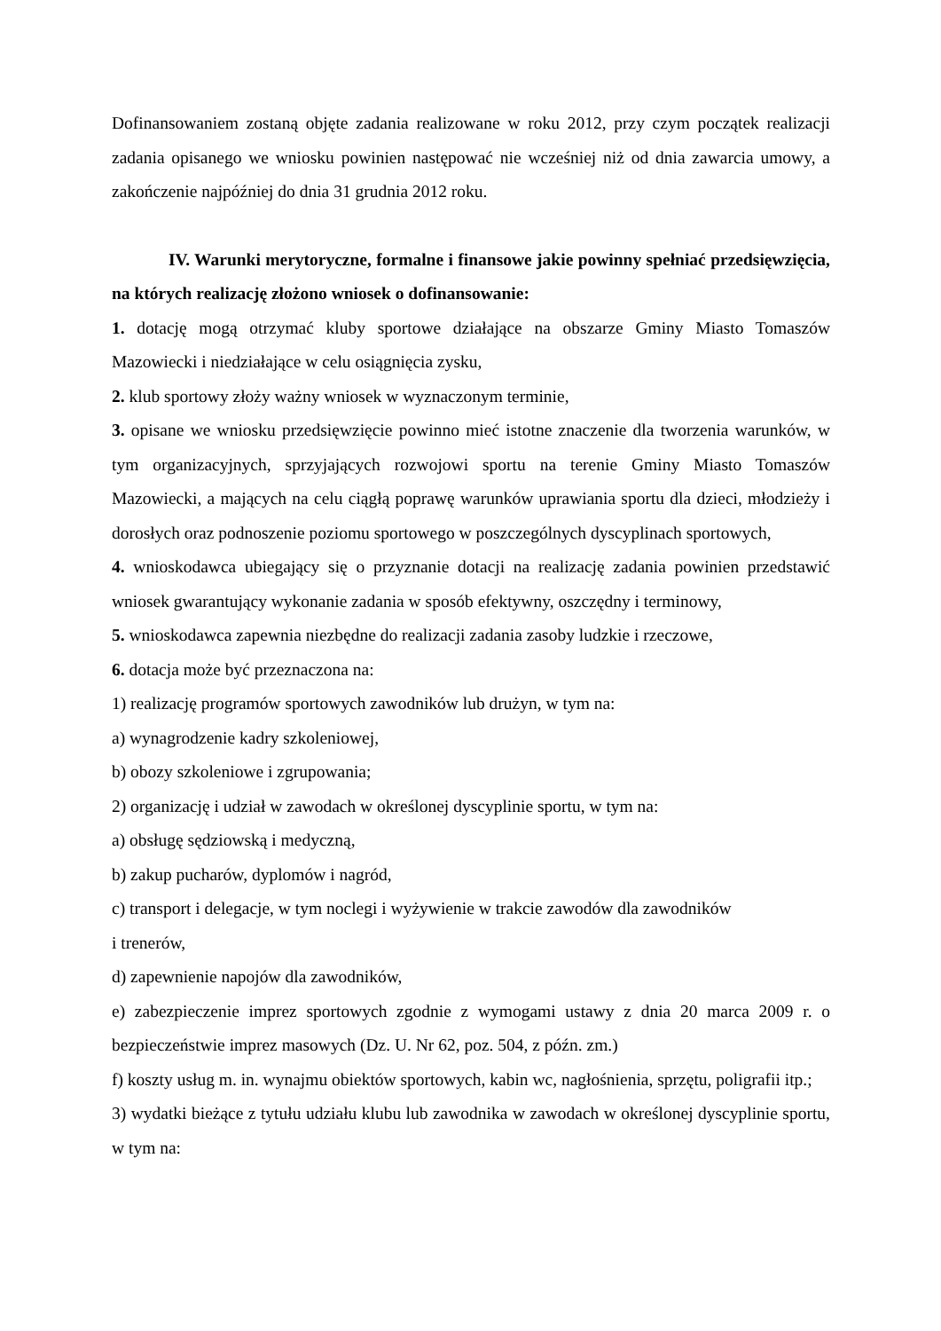Dofinansowaniem zostaną objęte zadania realizowane w roku 2012, przy czym początek realizacji zadania opisanego we wniosku powinien następować nie wcześniej niż od dnia zawarcia umowy, a zakończenie najpóźniej do dnia 31 grudnia 2012 roku.
IV. Warunki merytoryczne, formalne i finansowe jakie powinny spełniać przedsięwzięcia, na których realizację złożono wniosek o dofinansowanie:
1. dotację mogą otrzymać kluby sportowe działające na obszarze Gminy Miasto Tomaszów Mazowiecki i niedziałające w celu osiągnięcia zysku,
2. klub sportowy złoży ważny wniosek w wyznaczonym terminie,
3. opisane we wniosku przedsięwzięcie powinno mieć istotne znaczenie dla tworzenia warunków, w tym organizacyjnych, sprzyjających rozwojowi sportu na terenie Gminy Miasto Tomaszów Mazowiecki, a mających na celu ciągłą poprawę warunków uprawiania sportu dla dzieci, młodzieży i dorosłych oraz podnoszenie poziomu sportowego w poszczególnych dyscyplinach sportowych,
4. wnioskodawca ubiegający się o przyznanie dotacji na realizację zadania powinien przedstawić wniosek gwarantujący wykonanie zadania w sposób efektywny, oszczędny i terminowy,
5. wnioskodawca zapewnia niezbędne do realizacji zadania zasoby ludzkie i rzeczowe,
6. dotacja może być przeznaczona na:
1) realizację programów sportowych zawodników lub drużyn, w tym na:
a) wynagrodzenie kadry szkoleniowej,
b) obozy szkoleniowe i zgrupowania;
2) organizację i udział w zawodach w określonej dyscyplinie sportu, w tym na:
a) obsługę sędziowską i medyczną,
b) zakup pucharów, dyplomów i nagród,
c) transport i delegacje, w tym noclegi i wyżywienie w trakcie zawodów dla zawodników
i trenerów,
d) zapewnienie napojów dla zawodników,
e) zabezpieczenie imprez sportowych zgodnie z wymogami ustawy z dnia 20 marca 2009 r. o bezpieczeństwie imprez masowych (Dz. U. Nr 62, poz. 504, z późn. zm.)
f) koszty usług m. in. wynajmu obiektów sportowych, kabin wc, nagłośnienia, sprzętu, poligrafii itp.;
3) wydatki bieżące z tytułu udziału klubu lub zawodnika w zawodach w określonej dyscyplinie sportu, w tym na: